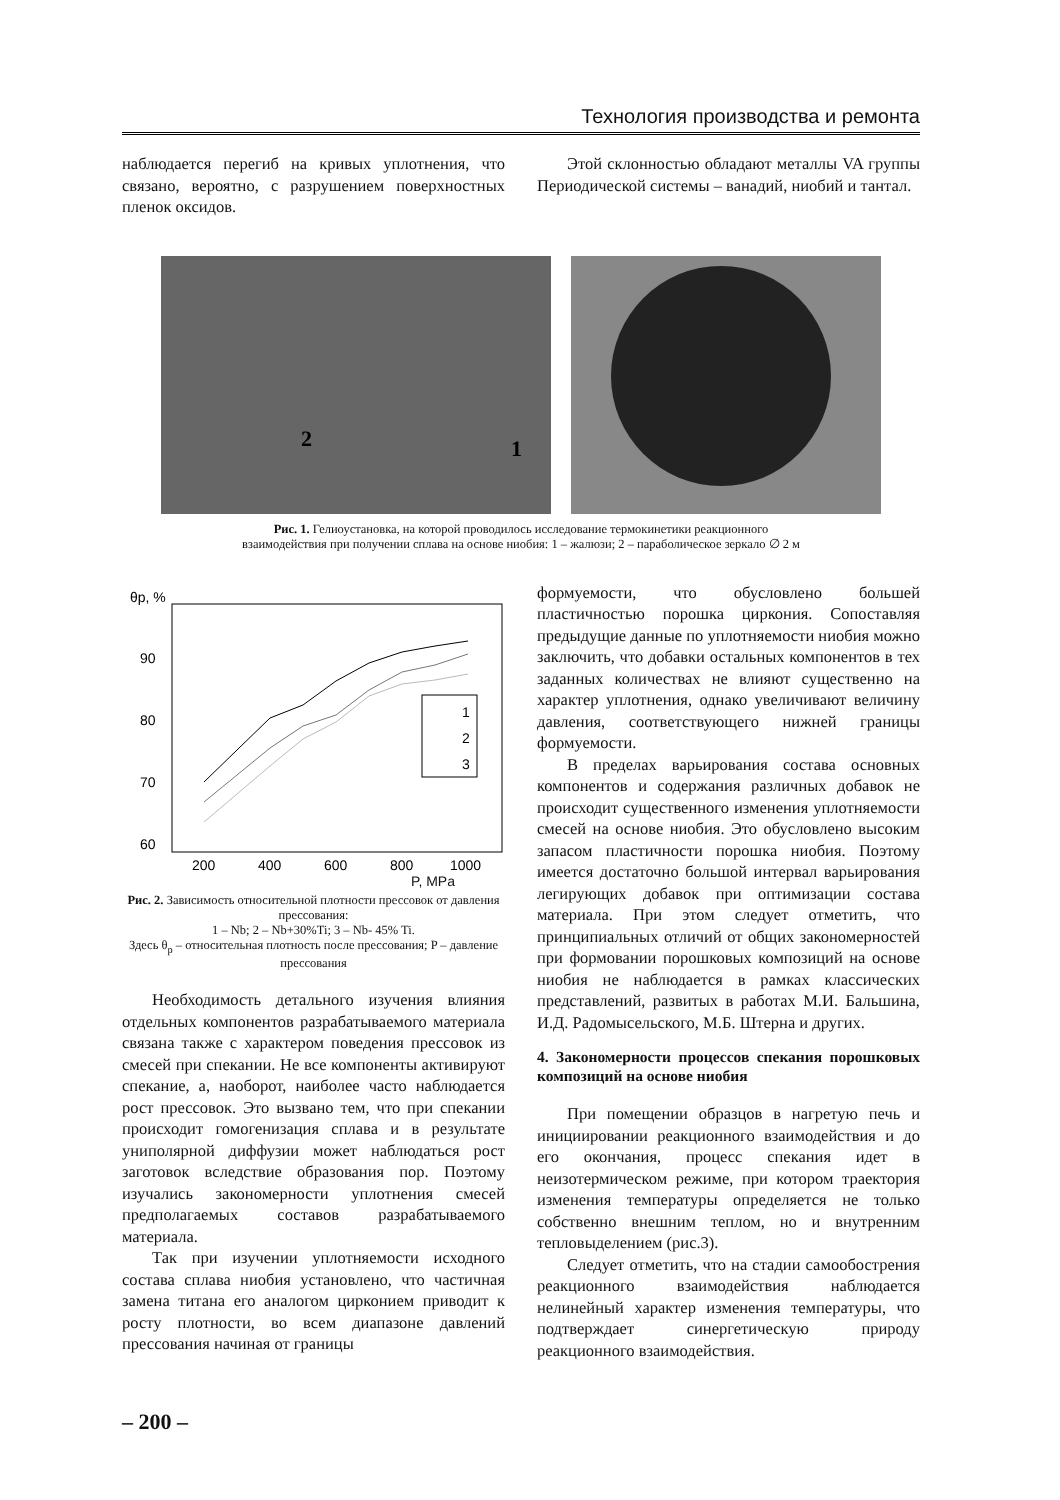Технология производства и ремонта
наблюдается перегиб на кривых уплотнения, что связано, вероятно, с разрушением поверхностных пленок оксидов.
Этой склонностью обладают металлы VA группы Периодической системы – ванадий, ниобий и тантал.
2
1
Рис. 1. Гелиоустановка, на которой проводилось исследование термокинетики реакционного
взаимодействия при получении сплава на основе ниобия: 1 – жалюзи; 2 – параболическое зеркало ∅ 2 м
θp, %
90
80
70
60
200
400
600
800
1000
1
2
3
P, MPa
Рис. 2. Зависимость относительной плотности прессовок от давления прессования:
1 – Nb; 2 – Nb+30%Ti; 3 – Nb- 45% Ti.
Здесь θ<sub>p</sub> – относительная плотность после прессования; P – давление прессования
Необходимость детального изучения влияния отдельных компонентов разрабатываемого материала связана также с характером поведения прессовок из смесей при спекании. Не все компоненты активируют спекание, а, наоборот, наиболее часто наблюдается рост прессовок. Это вызвано тем, что при спекании происходит гомогенизация сплава и в результате униполярной диффузии может наблюдаться рост заготовок вследствие образования пор. Поэтому изучались закономерности уплотнения смесей предполагаемых составов разрабатываемого материала.
Так при изучении уплотняемости исходного состава сплава ниобия установлено, что частичная замена титана его аналогом цирконием приводит к росту плотности, во всем диапазоне давлений прессования начиная от границы
формуемости, что обусловлено большей пластичностью порошка циркония. Сопоставляя предыдущие данные по уплотняемости ниобия можно заключить, что добавки остальных компонентов в тех заданных количествах не влияют существенно на характер уплотнения, однако увеличивают величину давления, соответствующего нижней границы формуемости.
В пределах варьирования состава основных компонентов и содержания различных добавок не происходит существенного изменения уплотняемости смесей на основе ниобия. Это обусловлено высоким запасом пластичности порошка ниобия. Поэтому имеется достаточно большой интервал варьирования легирующих добавок при оптимизации состава материала. При этом следует отметить, что принципиальных отличий от общих закономерностей при формовании порошковых композиций на основе ниобия не наблюдается в рамках классических представлений, развитых в работах М.И. Бальшина, И.Д. Радомысельского, М.Б. Штерна и других.
4. Закономерности процессов спекания порошковых композиций на основе ниобия
При помещении образцов в нагретую печь и инициировании реакционного взаимодействия и до его окончания, процесс спекания идет в неизотермическом режиме, при котором траектория изменения температуры определяется не только собственно внешним теплом, но и внутренним тепловыделением (рис.3).
Следует отметить, что на стадии самообострения реакционного взаимодействия наблюдается нелинейный характер изменения температуры, что подтверждает синергетическую природу реакционного взаимодействия.
– 200 –